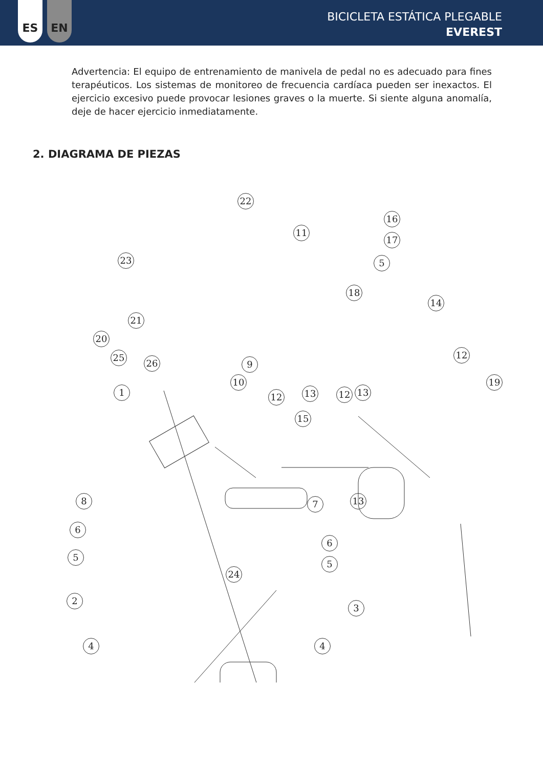ES EN
BICICLETA ESTÁTICA PLEGABLE
EVEREST
Advertencia: El equipo de entrenamiento de manivela de pedal no es adecuado para fines terapéuticos. Los sistemas de monitoreo de frecuencia cardíaca pueden ser inexactos. El ejercicio excesivo puede provocar lesiones graves o la muerte. Si siente alguna anomalía, deje de hacer ejercicio inmediatamente.
2. DIAGRAMA DE PIEZAS
22
11
16
17
5
23
18
14
21
20
25
26 9
12
19
1
10
12 13 12 13
15
13
8 7
6
6
5
5
24
2
3
4 4